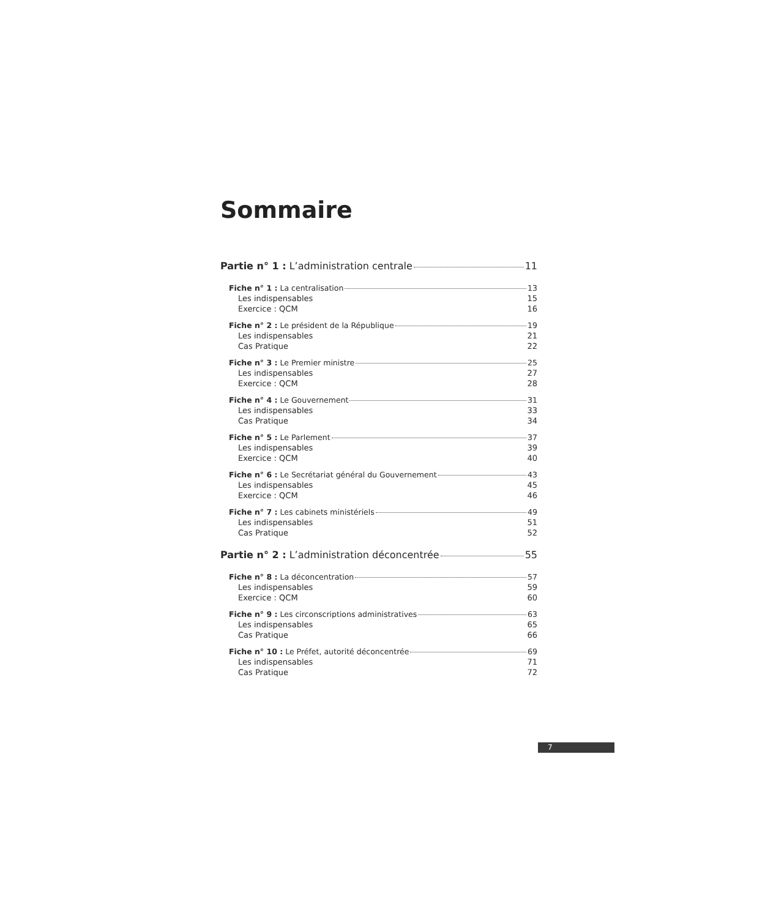Sommaire
Partie n° 1 : L’administration centrale 11
Fiche n° 1 : La centralisation 13
Les indispensables 15
Exercice : QCM 16
Fiche n° 2 : Le président de la République 19
Les indispensables 21
Cas Pratique 22
Fiche n° 3 : Le Premier ministre 25
Les indispensables 27
Exercice : QCM 28
Fiche n° 4 : Le Gouvernement 31
Les indispensables 33
Cas Pratique 34
Fiche n° 5 : Le Parlement 37
Les indispensables 39
Exercice : QCM 40
Fiche n° 6 : Le Secrétariat général du Gouvernement 43
Les indispensables 45
Exercice : QCM 46
Fiche n° 7 : Les cabinets ministériels 49
Les indispensables 51
Cas Pratique 52
Partie n° 2 : L’administration déconcentrée 55
Fiche n° 8 : La déconcentration 57
Les indispensables 59
Exercice : QCM 60
Fiche n° 9 : Les circonscriptions administratives 63
Les indispensables 65
Cas Pratique 66
Fiche n° 10 : Le Préfet, autorité déconcentrée 69
Les indispensables 71
Cas Pratique 72
7